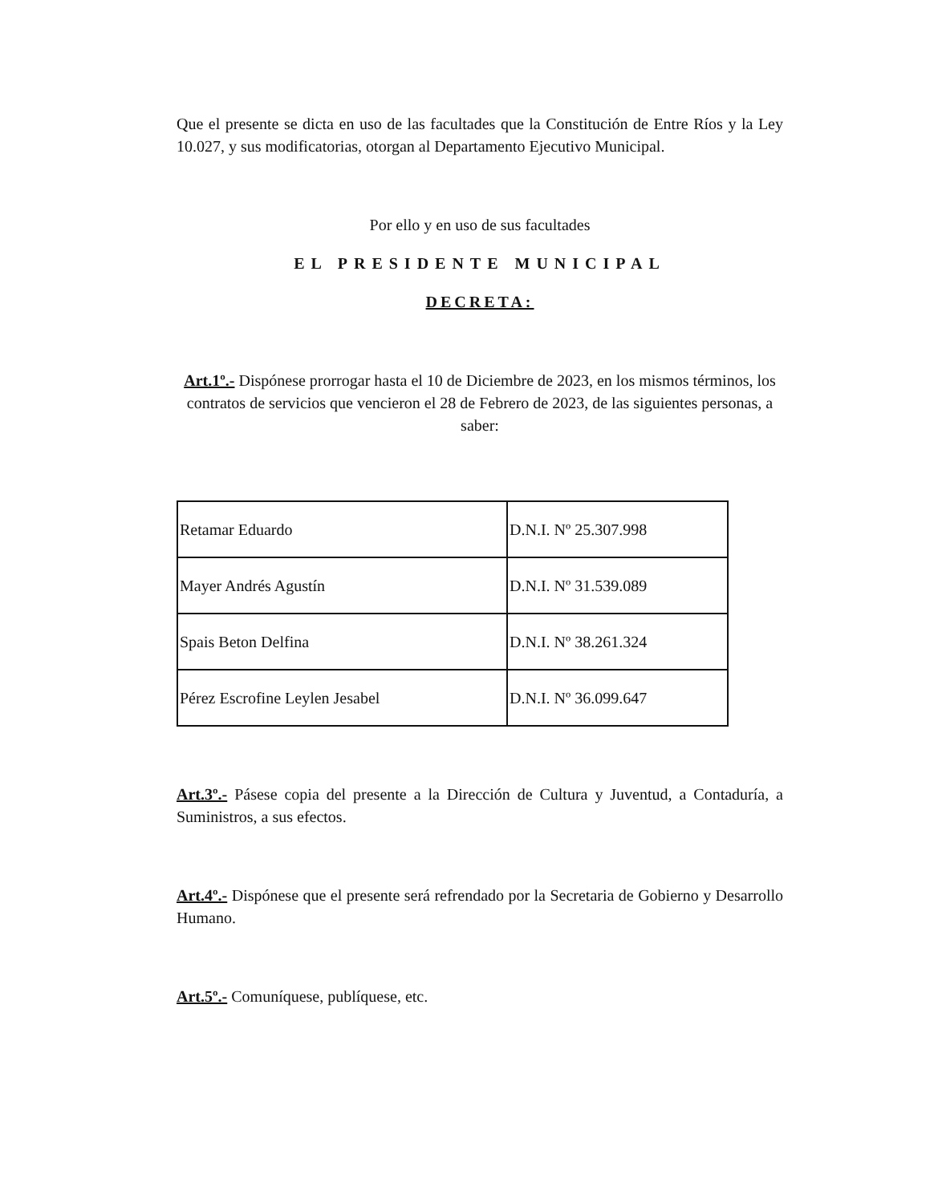Que el presente se dicta en uso de las facultades que la Constitución de Entre Ríos y la Ley 10.027, y sus modificatorias, otorgan al Departamento Ejecutivo Municipal.
Por ello y en uso de sus facultades
EL PRESIDENTE MUNICIPAL
DECRETA:
Art.1º.- Dispónese prorrogar hasta el 10 de Diciembre de 2023, en los mismos términos, los contratos de servicios que vencieron el 28 de Febrero de 2023, de las siguientes personas, a saber:
| Retamar Eduardo | D.N.I. Nº 25.307.998 |
| Mayer Andrés Agustín | D.N.I. Nº 31.539.089 |
| Spais Beton Delfina | D.N.I. Nº 38.261.324 |
| Pérez Escrofine Leylen Jesabel | D.N.I. Nº 36.099.647 |
Art.3º.- Pásese copia del presente a la Dirección de Cultura y Juventud, a Contaduría, a Suministros, a sus efectos.
Art.4º.- Dispónese que el presente será refrendado por la Secretaria de Gobierno y Desarrollo Humano.
Art.5º.- Comuníquese, publíquese, etc.